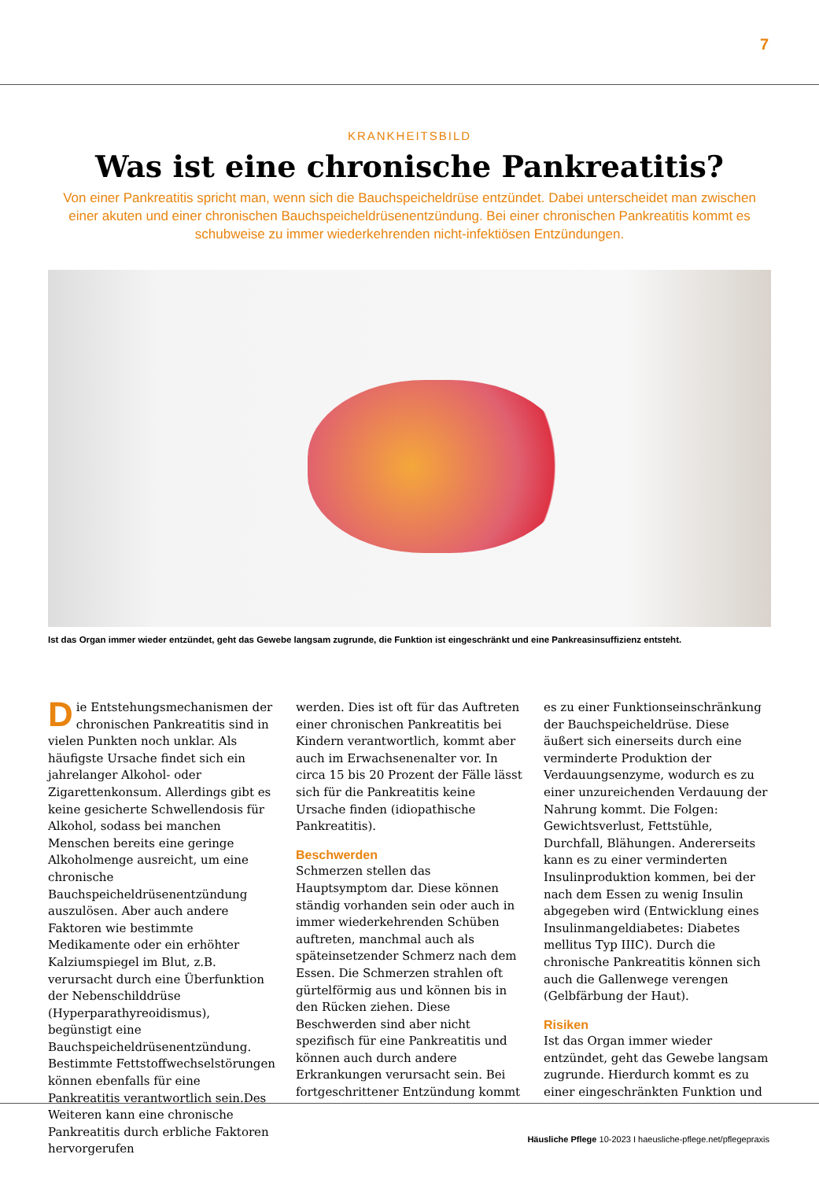7
KRANKHEITSBILD
Was ist eine chronische Pankreatitis?
Von einer Pankreatitis spricht man, wenn sich die Bauchspeicheldrüse entzündet. Dabei unterscheidet man zwischen einer akuten und einer chronischen Bauchspeicheldrüsenentzündung. Bei einer chronischen Pankreatitis kommt es schubweise zu immer wiederkehrenden nicht-infektiösen Entzündungen.
Ist das Organ immer wieder entzündet, geht das Gewebe langsam zugrunde, die Funktion ist eingeschränkt und eine Pankreasinsuffizienz entsteht.
Die Entstehungsmechanismen der chronischen Pankreatitis sind in vielen Punkten noch unklar. Als häufigste Ursache findet sich ein jahrelanger Alkohol- oder Zigarettenkonsum. Allerdings gibt es keine gesicherte Schwellendosis für Alkohol, sodass bei manchen Menschen bereits eine geringe Alkoholmenge ausreicht, um eine chronische Bauchspeicheldrüsenentzündung auszulösen. Aber auch andere Faktoren wie bestimmte Medikamente oder ein erhöhter Kalziumspiegel im Blut, z.B. verursacht durch eine Überfunktion der Nebenschilddrüse (Hyperparathyreoidismus), begünstigt eine Bauchspeicheldrüsenentzündung. Bestimmte Fettstoffwechselstörungen können ebenfalls für eine Pankreatitis verantwortlich sein.Des Weiteren kann eine chronische Pankreatitis durch erbliche Faktoren hervorgerufen
werden. Dies ist oft für das Auftreten einer chronischen Pankreatitis bei Kindern verantwortlich, kommt aber auch im Erwachsenenalter vor. In circa 15 bis 20 Prozent der Fälle lässt sich für die Pankreatitis keine Ursache finden (idiopathische Pankreatitis).
Beschwerden
Schmerzen stellen das Hauptsymptom dar. Diese können ständig vorhanden sein oder auch in immer wiederkehrenden Schüben auftreten, manchmal auch als späteinsetzender Schmerz nach dem Essen. Die Schmerzen strahlen oft gürtelförmig aus und können bis in den Rücken ziehen. Diese Beschwerden sind aber nicht spezifisch für eine Pankreatitis und können auch durch andere Erkrankungen verursacht sein. Bei fortgeschrittener Entzündung kommt
es zu einer Funktionseinschränkung der Bauchspeicheldrüse. Diese äußert sich einerseits durch eine verminderte Produktion der Verdauungsenzyme, wodurch es zu einer unzureichenden Verdauung der Nahrung kommt. Die Folgen: Gewichtsverlust, Fettstühle, Durchfall, Blähungen. Andererseits kann es zu einer verminderten Insulinproduktion kommen, bei der nach dem Essen zu wenig Insulin abgegeben wird (Entwicklung eines Insulinmangeldiabetes: Diabetes mellitus Typ IIIC). Durch die chronische Pankreatitis können sich auch die Gallenwege verengen (Gelbfärbung der Haut).
Risiken
Ist das Organ immer wieder entzündet, geht das Gewebe langsam zugrunde. Hierdurch kommt es zu einer eingeschränkten Funktion und
Häusliche Pflege 10-2023 I haeusliche-pflege.net/pflegepraxis